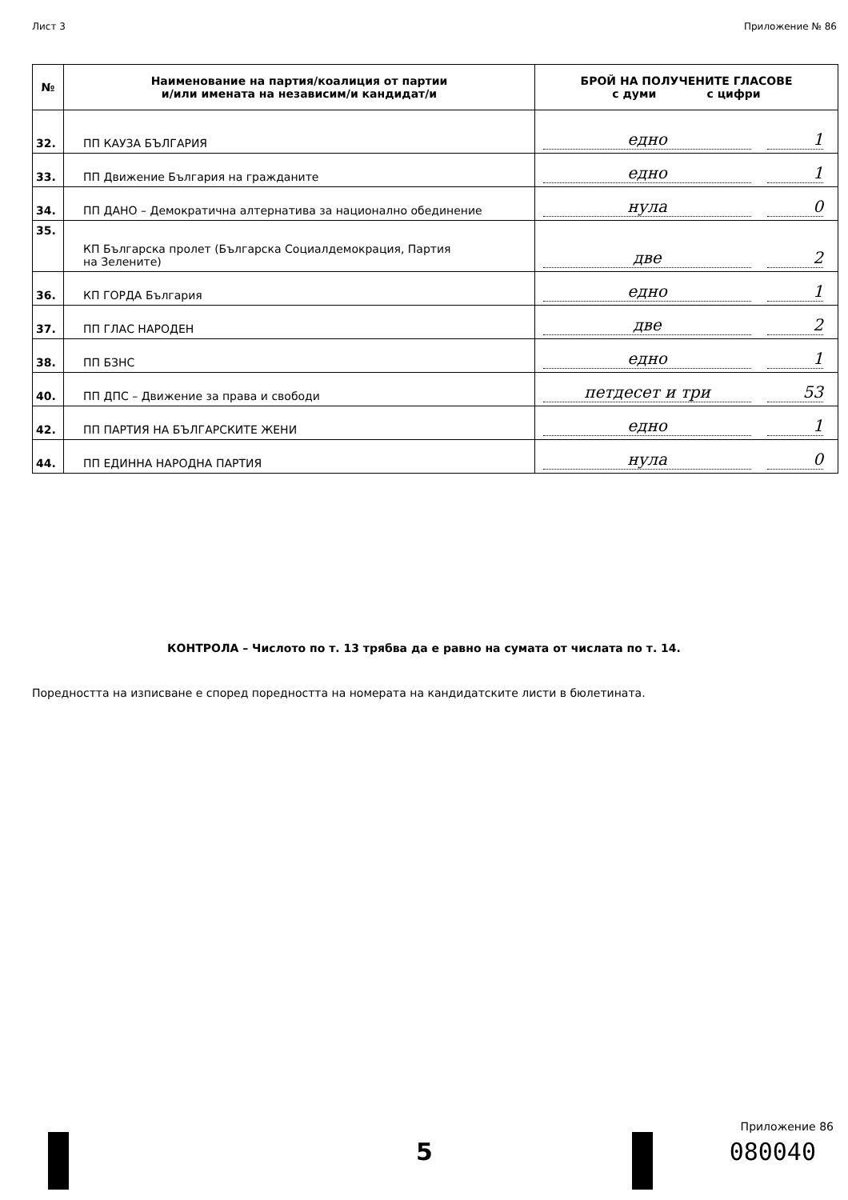Лист 3 Приложение № 86
| № | Наименование на партия/коалиция от партии и/или имената на независим/и кандидат/и | БРОЙ НА ПОЛУЧЕНИТЕ ГЛАСОВЕ с думи с цифри |
| --- | --- | --- |
| 32. | ПП КАУЗА БЪЛГАРИЯ | едно 1 |
| 33. | ПП Движение България на гражданите | едно 1 |
| 34. | ПП ДАНО – Демократична алтернатива за национално обединение | нула 0 |
| 35. | КП Българска пролет (Българска Социалдемокрация, Партия на Зелените) | две 2 |
| 36. | КП ГОРДА България | едно 1 |
| 37. | ПП ГЛАС НАРОДЕН | две 2 |
| 38. | ПП БЗНС | едно 1 |
| 40. | ПП ДПС – Движение за права и свободи | петдесет и три 53 |
| 42. | ПП ПАРТИЯ НА БЪЛГАРСКИТЕ ЖЕНИ | едно 1 |
| 44. | ПП ЕДИННА НАРОДНА ПАРТИЯ | нула 0 |
КОНТРОЛА – Числото по т. 13 трябва да е равно на сумата от числата по т. 14.
Поредността на изписване е според поредността на номерата на кандидатските листи в бюлетината.
Приложение 86
5 080040